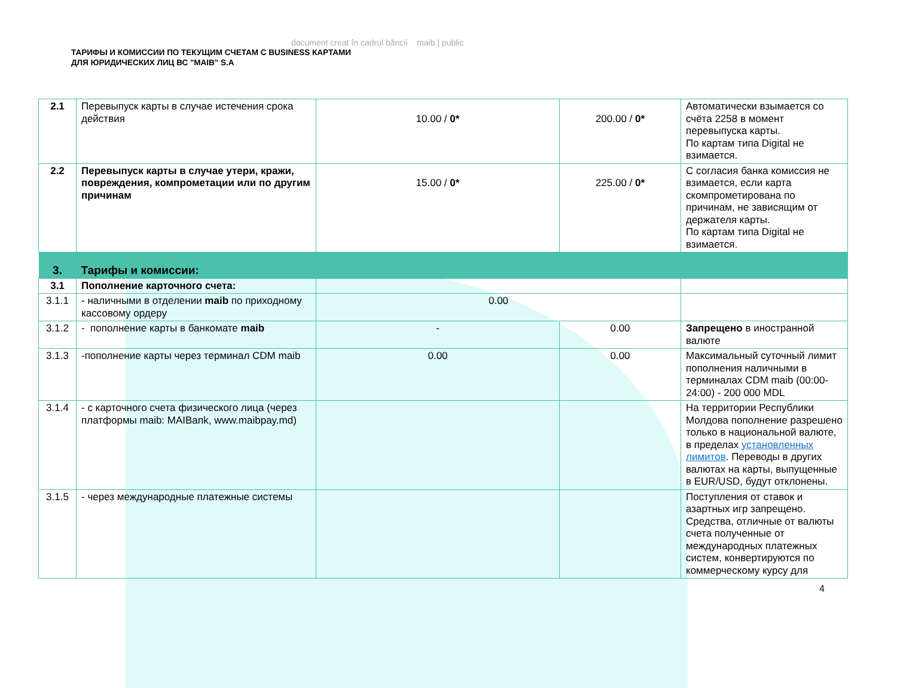document creat în cadrul băncii maib | public
ТАРИФЫ И КОМИССИИ ПО ТЕКУЩИМ СЧЕТАМ С BUSINESS КАРТАМИ
ДЛЯ ЮРИДИЧЕСКИХ ЛИЦ ВС "MAIB" S.A
| 2.1 | Перевыпуск карты в случае истечения срока действия | 10.00 / 0* | 200.00 / 0* | Автоматически взымается со счёта 2258 в момент перевыпуска карты. По картам типа Digital не взимается. |
| 2.2 | Перевыпуск карты в случае утери, кражи, повреждения, компрометации или по другим причинам | 15.00 / 0* | 225.00 / 0* | С согласия банка комиссия не взимается, если карта скомпрометирована по причинам, не зависящим от держателя карты. По картам типа Digital не взимается. |
| 3. | Тарифы и комиссии: | | | |
| 3.1 | Пополнение карточного счета: | | | |
| 3.1.1 | - наличными в отделении maib по приходному кассовому ордеру | 0.00 | | |
| 3.1.2 | - пополнение карты в банкомате maib | - | 0.00 | Запрещено в иностранной валюте |
| 3.1.3 | -пополнение карты через терминал CDM maib | 0.00 | 0.00 | Максимальный суточный лимит пополнения наличными в терминалах CDM maib (00:00-24:00) - 200 000 MDL |
| 3.1.4 | - с карточного счета физического лица (через платформы maib: MAIBank, www.maibpay.md) | | | На территории Республики Молдова пополнение разрешено только в национальной валюте, в пределах установленных лимитов . Переводы в других валютах на карты, выпущенные в EUR/USD, будут отклонены. |
| 3.1.5 | - через международные платежные системы | | | Поступления от ставок и азартных игр запрещено. Средства, отличные от валюты счета полученные от международных платежных систем, конвертируются по коммерческому курсу для |
4